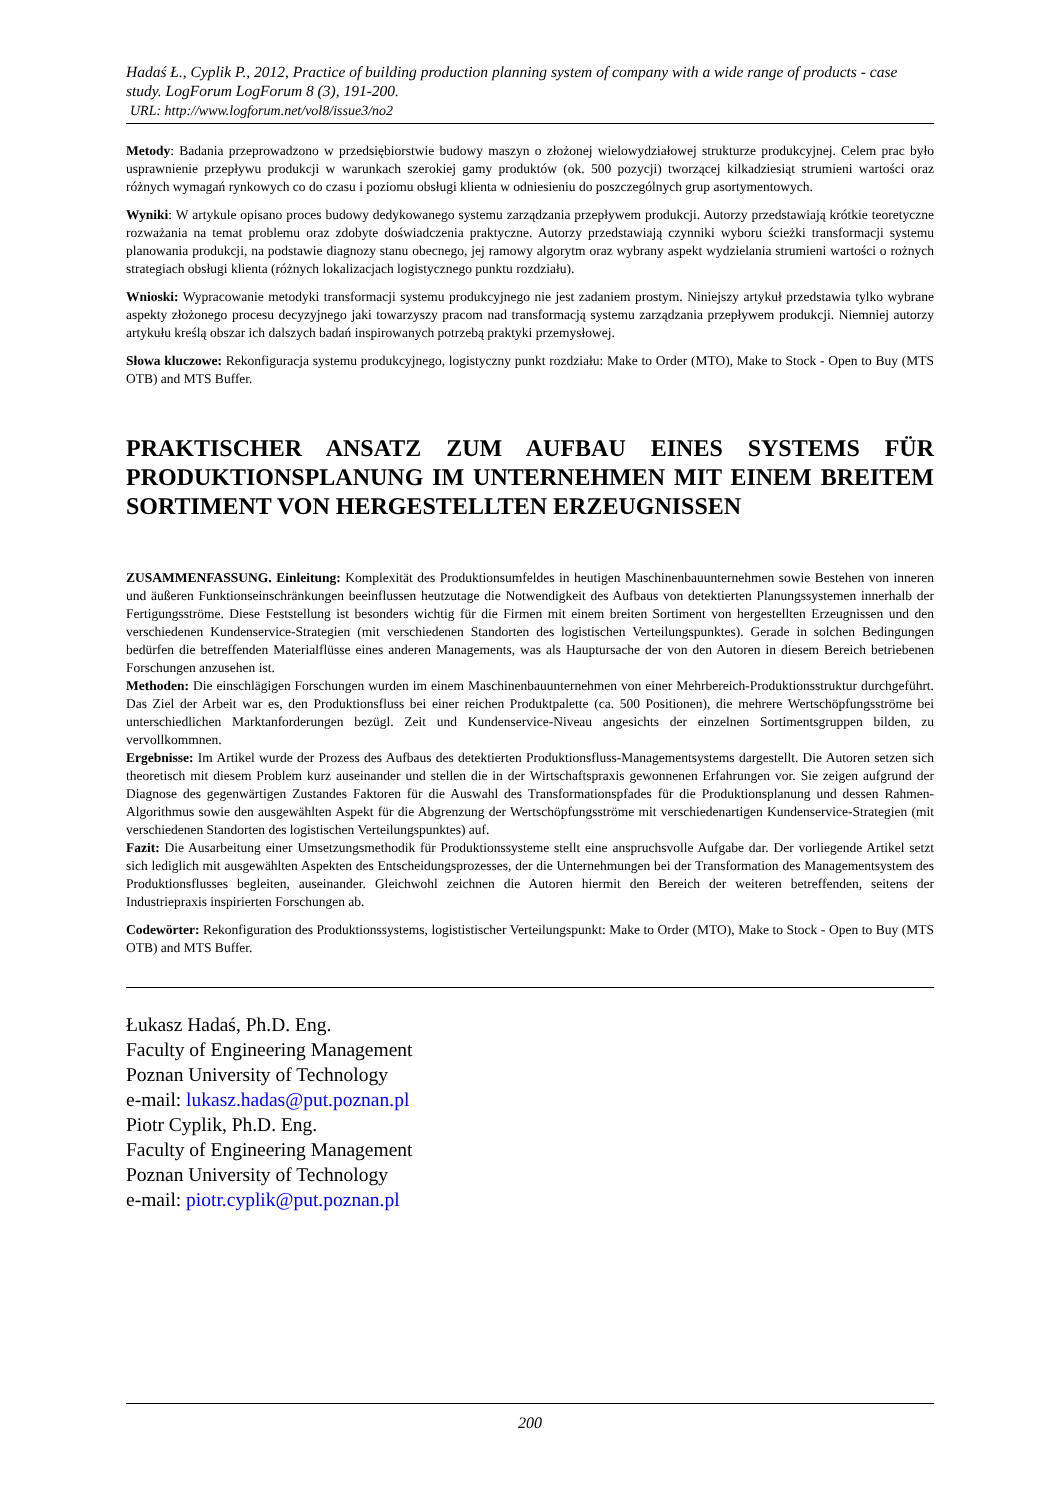Hadaś Ł., Cyplik P., 2012, Practice of building production planning system of company with a wide range of products - case study. LogForum LogForum 8 (3), 191-200.
URL: http://www.logforum.net/vol8/issue3/no2
Metody: Badania przeprowadzono w przedsiębiorstwie budowy maszyn o złożonej wielowydziałowej strukturze produkcyjnej. Celem prac było usprawnienie przepływu produkcji w warunkach szerokiej gamy produktów (ok. 500 pozycji) tworzącej kilkadziesiąt strumieni wartości oraz różnych wymagań rynkowych co do czasu i poziomu obsługi klienta w odniesieniu do poszczególnych grup asortymentowych.
Wyniki: W artykule opisano proces budowy dedykowanego systemu zarządzania przepływem produkcji. Autorzy przedstawiają krótkie teoretyczne rozważania na temat problemu oraz zdobyte doświadczenia praktyczne. Autorzy przedstawiają czynniki wyboru ścieżki transformacji systemu planowania produkcji, na podstawie diagnozy stanu obecnego, jej ramowy algorytm oraz wybrany aspekt wydzielania strumieni wartości o rożnych strategiach obsługi klienta (różnych lokalizacjach logistycznego punktu rozdziału).
Wnioski: Wypracowanie metodyki transformacji systemu produkcyjnego nie jest zadaniem prostym. Niniejszy artykuł przedstawia tylko wybrane aspekty złożonego procesu decyzyjnego jaki towarzyszy pracom nad transformacją systemu zarządzania przepływem produkcji. Niemniej autorzy artykułu kreślą obszar ich dalszych badań inspirowanych potrzebą praktyki przemysłowej.
Słowa kluczowe: Rekonfiguracja systemu produkcyjnego, logistyczny punkt rozdziału: Make to Order (MTO), Make to Stock - Open to Buy (MTS OTB) and MTS Buffer.
PRAKTISCHER ANSATZ ZUM AUFBAU EINES SYSTEMS FÜR PRODUKTIONSPLANUNG IM UNTERNEHMEN MIT EINEM BREITEM SORTIMENT VON HERGESTELLTEN ERZEUGNISSEN
ZUSAMMENFASSUNG. Einleitung: Komplexität des Produktionsumfeldes in heutigen Maschinenbauunternehmen sowie Bestehen von inneren und äußeren Funktionseinschränkungen beeinflussen heutzutage die Notwendigkeit des Aufbaus von detektierten Planungssystemen innerhalb der Fertigungsströme. Diese Feststellung ist besonders wichtig für die Firmen mit einem breiten Sortiment von hergestellten Erzeugnissen und den verschiedenen Kundenservice-Strategien (mit verschiedenen Standorten des logistischen Verteilungspunktes). Gerade in solchen Bedingungen bedürfen die betreffenden Materialflüsse eines anderen Managements, was als Hauptursache der von den Autoren in diesem Bereich betriebenen Forschungen anzusehen ist.
Methoden: Die einschlägigen Forschungen wurden im einem Maschinenbauunternehmen von einer Mehrbereich-Produktionsstruktur durchgeführt. Das Ziel der Arbeit war es, den Produktionsfluss bei einer reichen Produktpalette (ca. 500 Positionen), die mehrere Wertschöpfungsströme bei unterschiedlichen Marktanforderungen bezügl. Zeit und Kundenservice-Niveau angesichts der einzelnen Sortimentsgruppen bilden, zu vervollkommnen.
Ergebnisse: Im Artikel wurde der Prozess des Aufbaus des detektierten Produktionsfluss-Managementsystems dargestellt. Die Autoren setzen sich theoretisch mit diesem Problem kurz auseinander und stellen die in der Wirtschaftspraxis gewonnenen Erfahrungen vor. Sie zeigen aufgrund der Diagnose des gegenwärtigen Zustandes Faktoren für die Auswahl des Transformationspfades für die Produktionsplanung und dessen Rahmen-Algorithmus sowie den ausgewählten Aspekt für die Abgrenzung der Wertschöpfungsströme mit verschiedenartigen Kundenservice-Strategien (mit verschiedenen Standorten des logistischen Verteilungspunktes) auf.
Fazit: Die Ausarbeitung einer Umsetzungsmethodik für Produktionssysteme stellt eine anspruchsvolle Aufgabe dar. Der vorliegende Artikel setzt sich lediglich mit ausgewählten Aspekten des Entscheidungsprozesses, der die Unternehmungen bei der Transformation des Managementsystem des Produktionsflusses begleiten, auseinander. Gleichwohl zeichnen die Autoren hiermit den Bereich der weiteren betreffenden, seitens der Industriepraxis inspirierten Forschungen ab.
Codewörter: Rekonfiguration des Produktionssystems, logististischer Verteilungspunkt: Make to Order (MTO), Make to Stock - Open to Buy (MTS OTB) and MTS Buffer.
Łukasz Hadaś, Ph.D. Eng.
Faculty of Engineering Management
Poznan University of Technology
e-mail: lukasz.hadas@put.poznan.pl
Piotr Cyplik, Ph.D. Eng.
Faculty of Engineering Management
Poznan University of Technology
e-mail: piotr.cyplik@put.poznan.pl
200